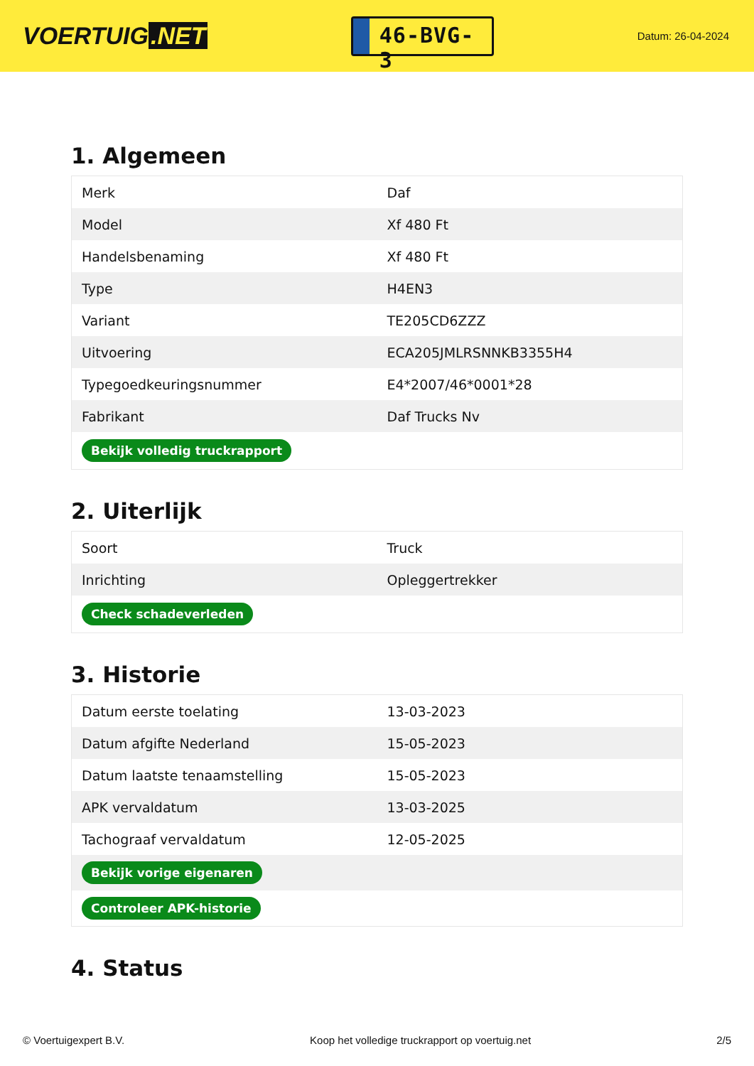VOERTUIG.NET
46-BVG-3
Datum: 26-04-2024
1. Algemeen
| Merk | Daf |
| Model | Xf 480 Ft |
| Handelsbenaming | Xf 480 Ft |
| Type | H4EN3 |
| Variant | TE205CD6ZZZ |
| Uitvoering | ECA205JMLRSNNKB3355H4 |
| Typegoedkeuringsnummer | E4*2007/46*0001*28 |
| Fabrikant | Daf Trucks Nv |
| Bekijk volledig truckrapport | |
2. Uiterlijk
| Soort | Truck |
| Inrichting | Opleggertrekker |
| Check schadeverleden | |
3. Historie
| Datum eerste toelating | 13-03-2023 |
| Datum afgifte Nederland | 15-05-2023 |
| Datum laatste tenaamstelling | 15-05-2023 |
| APK vervaldatum | 13-03-2025 |
| Tachograaf vervaldatum | 12-05-2025 |
| Bekijk vorige eigenaren | |
| Controleer APK-historie | |
4. Status
© Voertuigexpert B.V. Koop het volledige truckrapport op voertuig.net 2/5